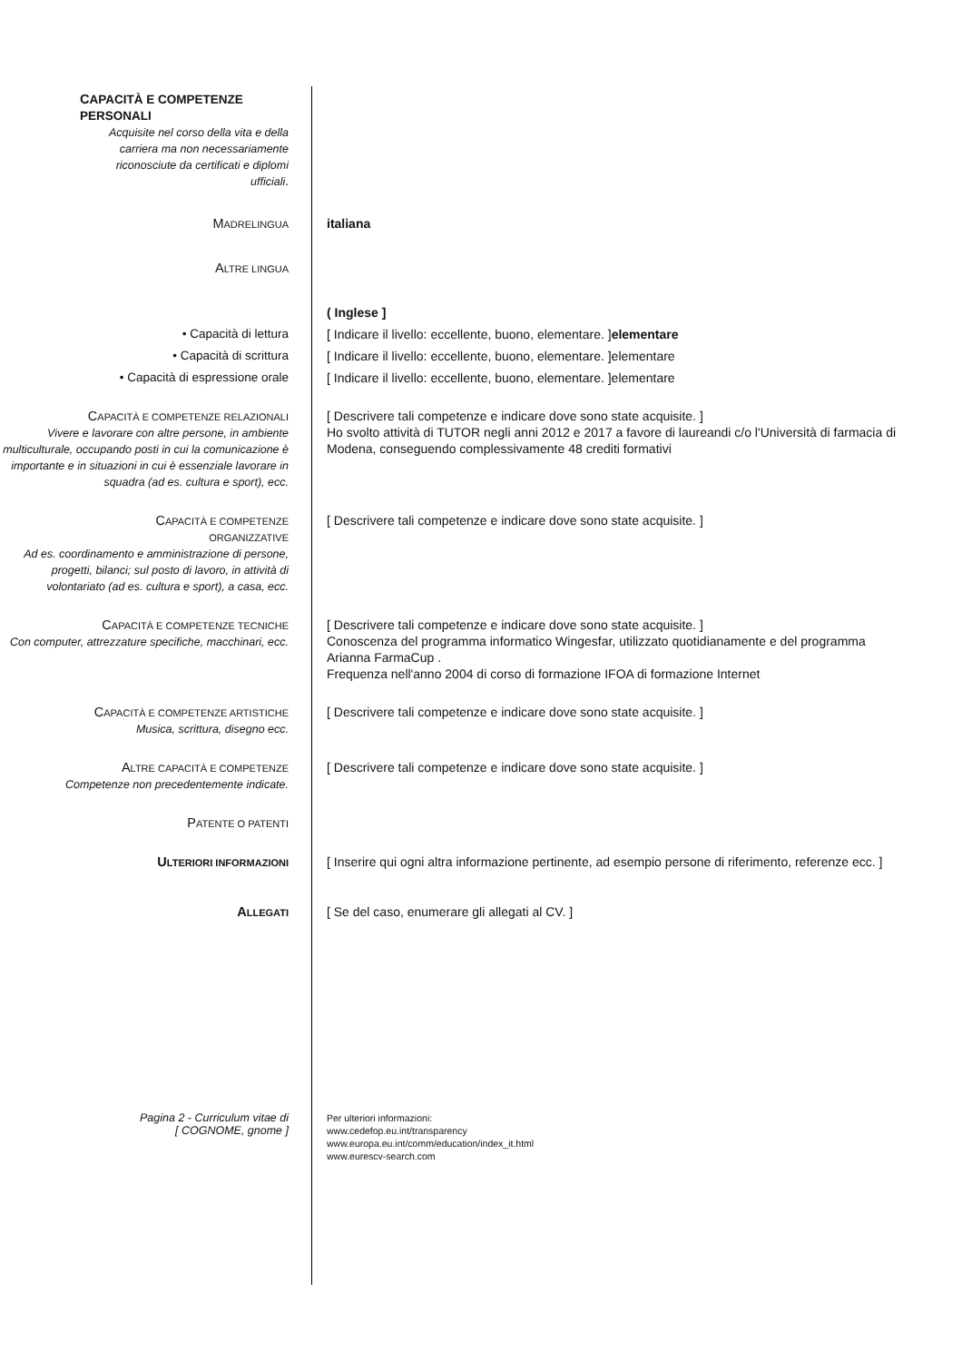CAPACITÀ E COMPETENZE PERSONALI
Acquisite nel corso della vita e della carriera ma non necessariamente riconosciute da certificati e diplomi ufficiali.
MADRELINGUA
italiana
ALTRE LINGUA
( Inglese ]
• Capacità di lettura [ Indicare il livello: eccellente, buono, elementare. ]elementare
• Capacità di scrittura [ Indicare il livello: eccellente, buono, elementare. ]elementare
• Capacità di espressione orale [ Indicare il livello: eccellente, buono, elementare. ]elementare
CAPACITÀ E COMPETENZE RELAZIONALI
Vivere e lavorare con altre persone, in ambiente multiculturale, occupando posti in cui la comunicazione è importante e in situazioni in cui è essenziale lavorare in squadra (ad es. cultura e sport), ecc.
[ Descrivere tali competenze e indicare dove sono state acquisite. ]
Ho svolto attività di TUTOR negli anni 2012 e 2017 a favore di laureandi c/o l'Università di farmacia di Modena, conseguendo complessivamente 48 crediti formativi
CAPACITÀ E COMPETENZE
ORGANIZZATIVE
Ad es. coordinamento e amministrazione di persone, progetti, bilanci; sul posto di lavoro, in attività di volontariato (ad es. cultura e sport), a casa, ecc.
[ Descrivere tali competenze e indicare dove sono state acquisite. ]
CAPACITÀ E COMPETENZE TECNICHE
Con computer, attrezzature specifiche, macchinari, ecc.
[ Descrivere tali competenze e indicare dove sono state acquisite. ]
Conoscenza del programma informatico Wingesfar, utilizzato quotidianamente e del programma Arianna FarmaCup .
Frequenza nell'anno 2004 di corso di formazione IFOA di formazione Internet
CAPACITÀ E COMPETENZE ARTISTICHE
Musica, scrittura, disegno ecc.
[ Descrivere tali competenze e indicare dove sono state acquisite. ]
ALTRE CAPACITÀ E COMPETENZE
Competenze non precedentemente indicate.
[ Descrivere tali competenze e indicare dove sono state acquisite. ]
PATENTE O PATENTI
ULTERIORI INFORMAZIONI
[ Inserire qui ogni altra informazione pertinente, ad esempio persone di riferimento, referenze ecc. ]
ALLEGATI
[ Se del caso, enumerare gli allegati al CV. ]
Pagina 2 - Curriculum vitae di
[ COGNOME, gnome ]
Per ulteriori informazioni:
www.cedefop.eu.int/transparency
www.europa.eu.int/comm/education/index_it.html
www.eurescv-search.com